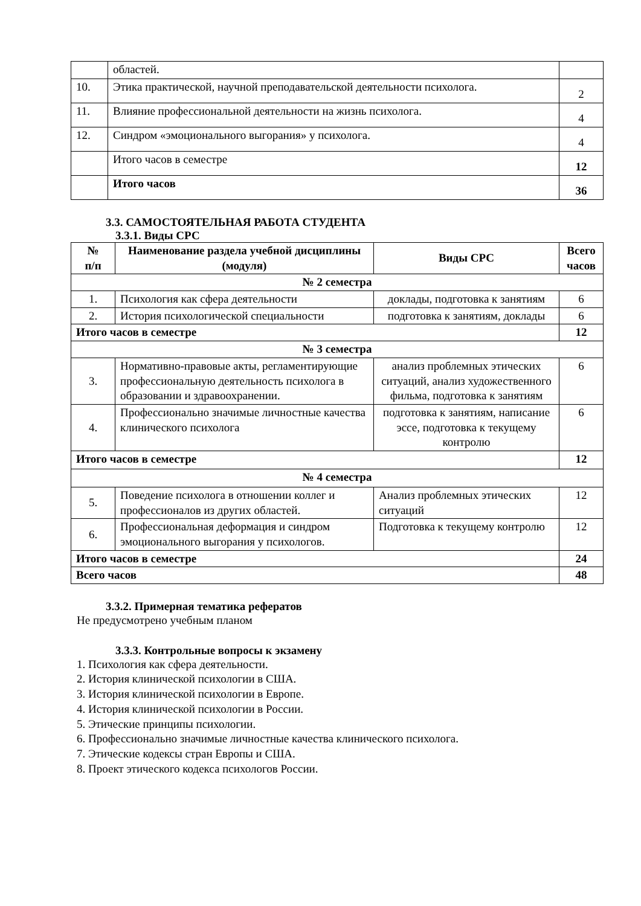| | областей. | |
| 10. | Этика практической, научной преподавательской деятельности психолога. | 2 |
| 11. | Влияние профессиональной деятельности на жизнь психолога. | 4 |
| 12. | Синдром «эмоционального выгорания» у психолога. | 4 |
| | Итого часов в семестре | 12 |
| | Итого часов | 36 |
3.3. САМОСТОЯТЕЛЬНАЯ РАБОТА СТУДЕНТА
3.3.1. Виды СРС
| № п/п | Наименование раздела учебной дисциплины (модуля) | Виды СРС | Всего часов |
| --- | --- | --- | --- |
| № 2 семестра | | | |
| 1. | Психология как сфера деятельности | доклады, подготовка к занятиям | 6 |
| 2. | История психологической специальности | подготовка к занятиям, доклады | 6 |
| Итого часов в семестре | | | 12 |
| № 3 семестра | | | |
| 3. | Нормативно-правовые акты, регламентирующие профессиональную деятельность психолога в образовании и здравоохранении. | анализ проблемных этических ситуаций, анализ художественного фильма, подготовка к занятиям | 6 |
| 4. | Профессионально значимые личностные качества клинического психолога | подготовка к занятиям, написание эссе, подготовка к текущему контролю | 6 |
| Итого часов в семестре | | | 12 |
| № 4 семестра | | | |
| 5. | Поведение психолога в отношении коллег и профессионалов из других областей. | Анализ проблемных этических ситуаций | 12 |
| 6. | Профессиональная деформация и синдром эмоционального выгорания у психологов. | Подготовка к текущему контролю | 12 |
| Итого часов в семестре | | | 24 |
| Всего часов | | | 48 |
3.3.2. Примерная тематика рефератов
Не предусмотрено учебным планом
3.3.3. Контрольные вопросы к экзамену
1. Психология как сфера деятельности.
2. История клинической психологии в США.
3. История клинической психологии в Европе.
4. История клинической психологии в России.
5. Этические принципы психологии.
6. Профессионально значимые личностные качества клинического психолога.
7. Этические кодексы стран Европы и США.
8. Проект этического кодекса психологов России.